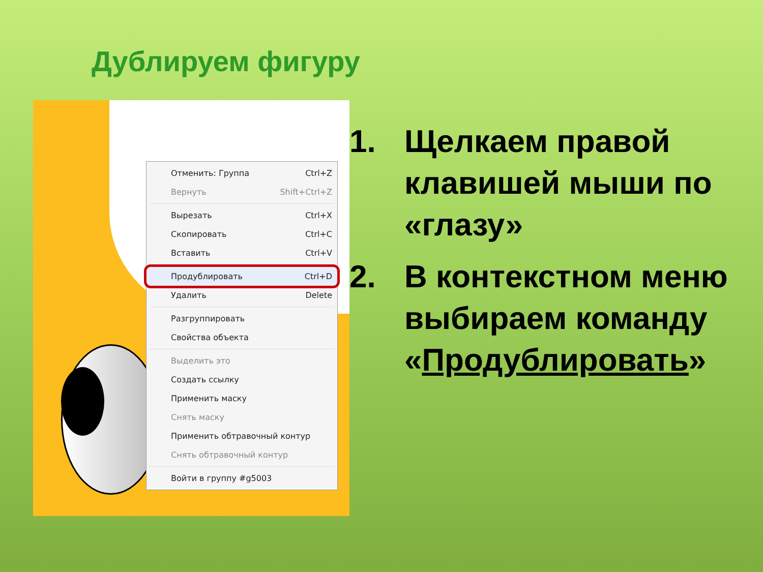Дублируем фигуру
Отменить: Группа Ctrl+Z
Вернуть Shift+Ctrl+Z
Вырезать Ctrl+X
Скопировать Ctrl+C
Вставить Ctrl+V
Продублировать Ctrl+D
Удалить Delete
Разгруппировать
Свойства объекта
Выделить это
Создать ссылку
Применить маску
Снять маску
Применить обтравочный контур
Снять обтравочный контур
Войти в группу #g5003
1. Щелкаем правой клавишей мыши по «глазу»
2. В контекстном меню выбираем команду «Продублировать»